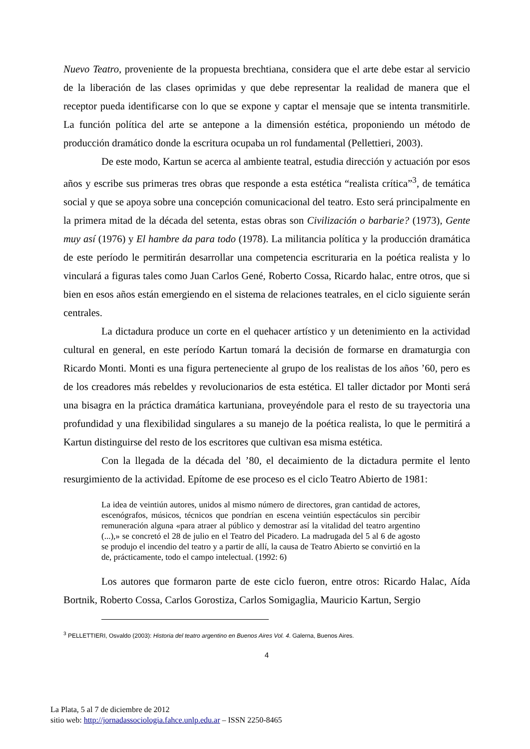Nuevo Teatro, proveniente de la propuesta brechtiana, considera que el arte debe estar al servicio de la liberación de las clases oprimidas y que debe representar la realidad de manera que el receptor pueda identificarse con lo que se expone y captar el mensaje que se intenta transmitirle. La función política del arte se antepone a la dimensión estética, proponiendo un método de producción dramático donde la escritura ocupaba un rol fundamental (Pellettieri, 2003).
De este modo, Kartun se acerca al ambiente teatral, estudia dirección y actuación por esos años y escribe sus primeras tres obras que responde a esta estética “realista crítica”<sup>3</sup>, de temática social y que se apoya sobre una concepción comunicacional del teatro. Esto será principalmente en la primera mitad de la década del setenta, estas obras son Civilización o barbarie? (1973), Gente muy así (1976) y El hambre da para todo (1978). La militancia política y la producción dramática de este período le permitirán desarrollar una competencia escrituraria en la poética realista y lo vinculará a figuras tales como Juan Carlos Gené, Roberto Cossa, Ricardo halac, entre otros, que si bien en esos años están emergiendo en el sistema de relaciones teatrales, en el ciclo siguiente serán centrales.
La dictadura produce un corte en el quehacer artístico y un detenimiento en la actividad cultural en general, en este período Kartun tomará la decisión de formarse en dramaturgia con Ricardo Monti. Monti es una figura perteneciente al grupo de los realistas de los años ’60, pero es de los creadores más rebeldes y revolucionarios de esta estética. El taller dictador por Monti será una bisagra en la práctica dramática kartuniana, proveyéndole para el resto de su trayectoria una profundidad y una flexibilidad singulares a su manejo de la poética realista, lo que le permitirá a Kartun distinguirse del resto de los escritores que cultivan esa misma estética.
Con la llegada de la década del ’80, el decaimiento de la dictadura permite el lento resurgimiento de la actividad. Epítome de ese proceso es el ciclo Teatro Abierto de 1981:
La idea de veintiún autores, unidos al mismo número de directores, gran cantidad de actores, escenógrafos, músicos, técnicos que pondrían en escena veintiún espectáculos sin percibir remuneración alguna «para atraer al público y demostrar así la vitalidad del teatro argentino (...),» se concretó el 28 de julio en el Teatro del Picadero. La madrugada del 5 al 6 de agosto se produjo el incendio del teatro y a partir de allí, la causa de Teatro Abierto se convirtió en la de, prácticamente, todo el campo intelectual. (1992: 6)
Los autores que formaron parte de este ciclo fueron, entre otros: Ricardo Halac, Aída Bortnik, Roberto Cossa, Carlos Gorostiza, Carlos Somigaglia, Mauricio Kartun, Sergio
<sup>3</sup> PELLETTIERI, Osvaldo (2003): Historia del teatro argentino en Buenos Aires Vol. 4. Galerna, Buenos Aires.
4
La Plata, 5 al 7 de diciembre de 2012
sitio web: http://jornadassociologia.fahce.unlp.edu.ar – ISSN 2250-8465